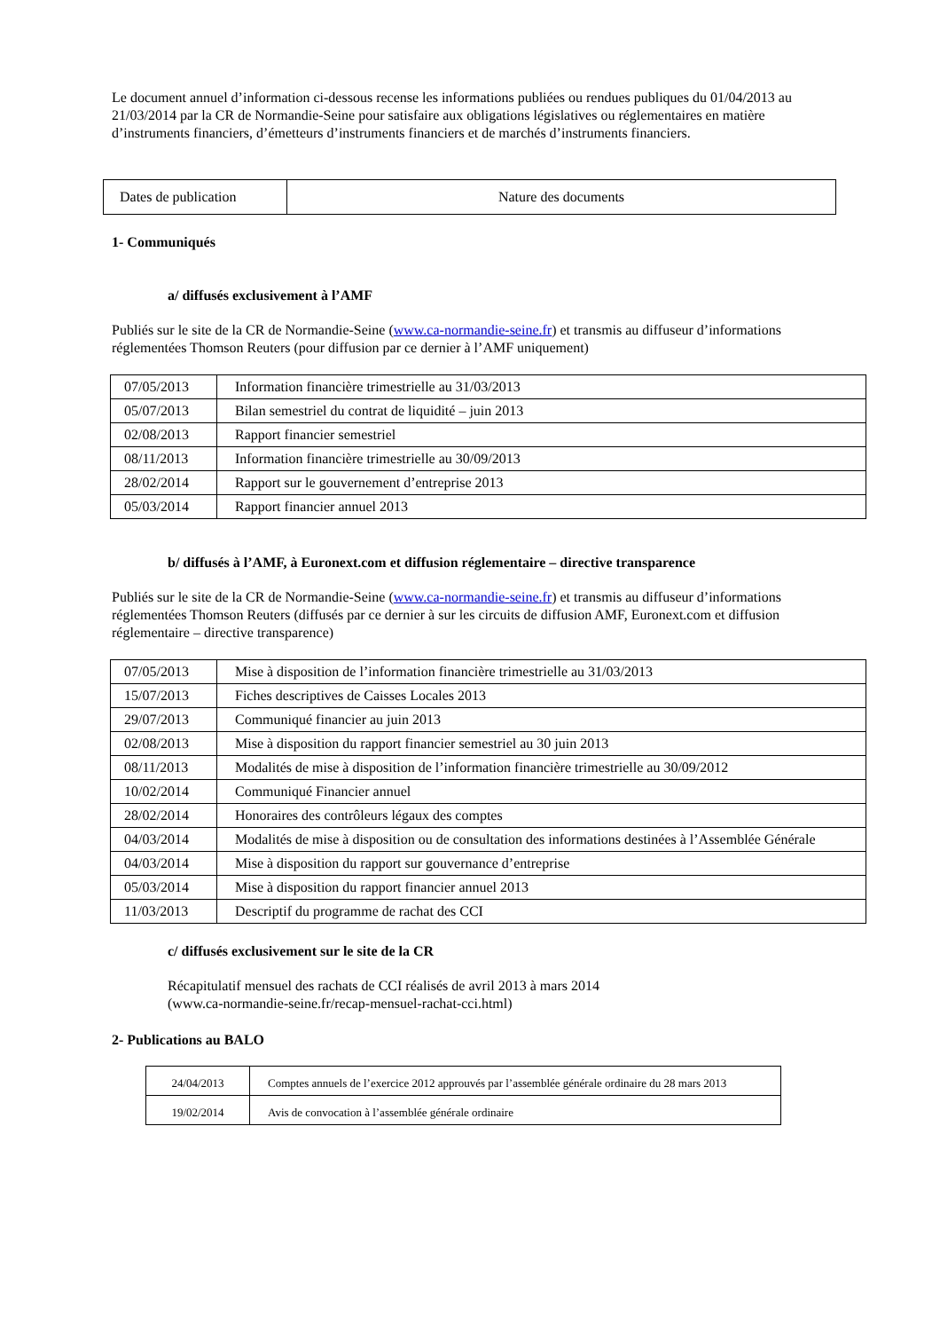Le document annuel d’information ci-dessous recense les informations publiées ou rendues publiques du 01/04/2013 au 21/03/2014 par la CR de Normandie-Seine pour satisfaire aux obligations législatives ou réglementaires en matière d’instruments financiers, d’émetteurs d’instruments financiers et de marchés d’instruments financiers.
| Dates de publication | Nature des documents |
1- Communiqués
a/ diffusés exclusivement à l’AMF
Publiés sur le site de la CR de Normandie-Seine (www.ca-normandie-seine.fr) et transmis au diffuseur d’informations réglementées Thomson Reuters (pour diffusion par ce dernier à l’AMF uniquement)
| 07/05/2013 | Information financière trimestrielle au 31/03/2013 |
| 05/07/2013 | Bilan semestriel du contrat de liquidité – juin 2013 |
| 02/08/2013 | Rapport financier semestriel |
| 08/11/2013 | Information financière trimestrielle au 30/09/2013 |
| 28/02/2014 | Rapport sur le gouvernement d’entreprise 2013 |
| 05/03/2014 | Rapport financier annuel 2013 |
b/ diffusés à l’AMF, à Euronext.com et diffusion réglementaire – directive transparence
Publiés sur le site de la CR de Normandie-Seine (www.ca-normandie-seine.fr) et transmis au diffuseur d’informations réglementées Thomson Reuters (diffusés par ce dernier à sur les circuits de diffusion AMF, Euronext.com et diffusion réglementaire – directive transparence)
| 07/05/2013 | Mise à disposition de l’information financière trimestrielle au 31/03/2013 |
| 15/07/2013 | Fiches descriptives de Caisses Locales 2013 |
| 29/07/2013 | Communiqué financier au juin 2013 |
| 02/08/2013 | Mise à disposition du rapport financier semestriel au 30 juin 2013 |
| 08/11/2013 | Modalités de mise à disposition de l’information financière trimestrielle au 30/09/2012 |
| 10/02/2014 | Communiqué Financier annuel |
| 28/02/2014 | Honoraires des contrôleurs légaux des comptes |
| 04/03/2014 | Modalités de mise à disposition ou de consultation des informations destinées à l’Assemblée Générale |
| 04/03/2014 | Mise à disposition du rapport sur gouvernance d’entreprise |
| 05/03/2014 | Mise à disposition du rapport financier annuel 2013 |
| 11/03/2013 | Descriptif du programme de rachat des CCI |
c/ diffusés exclusivement sur le site de la CR
Récapitulatif mensuel des rachats de CCI réalisés de avril 2013 à mars 2014
(www.ca-normandie-seine.fr/recap-mensuel-rachat-cci.html)
2- Publications au BALO
| 24/04/2013 | Comptes annuels de l’exercice 2012 approuvés par l’assemblée générale ordinaire du 28 mars 2013 |
| 19/02/2014 | Avis de convocation à l’assemblée générale ordinaire |